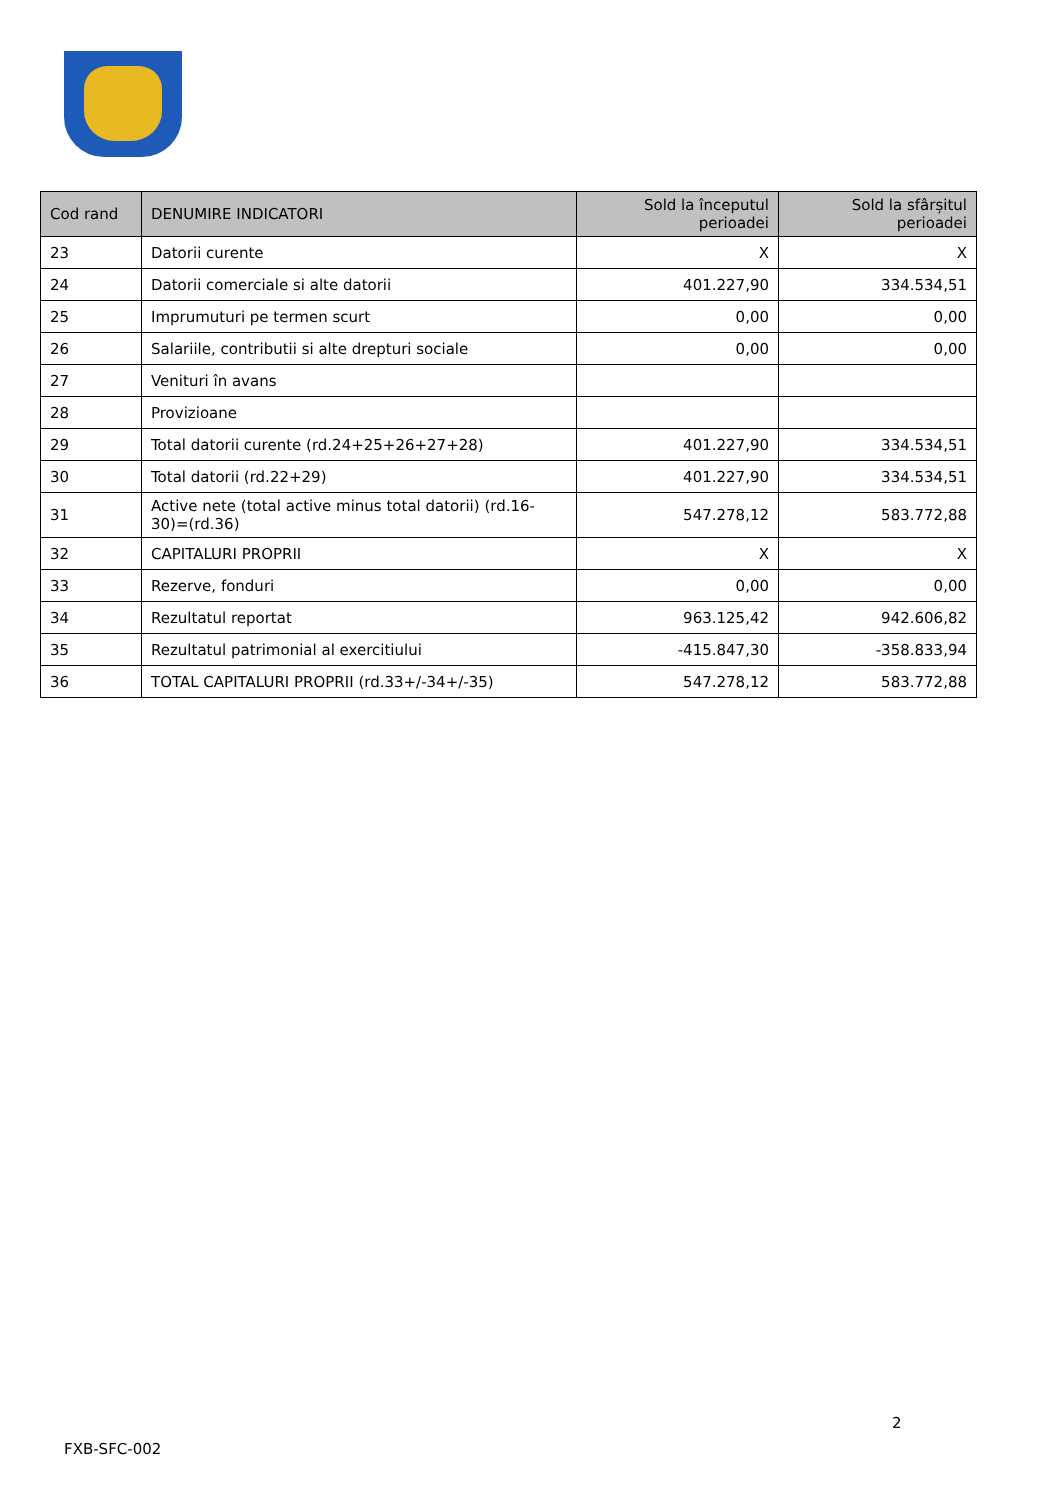| Cod rand | DENUMIRE INDICATORI | Sold la începutul perioadei | Sold la sfârșitul perioadei |
| --- | --- | --- | --- |
| 23 | Datorii curente | X | X |
| 24 | Datorii comerciale si alte datorii | 401.227,90 | 334.534,51 |
| 25 | Imprumuturi pe termen scurt | 0,00 | 0,00 |
| 26 | Salariile, contributii si alte drepturi sociale | 0,00 | 0,00 |
| 27 | Venituri în avans | | |
| 28 | Provizioane | | |
| 29 | Total datorii curente (rd.24+25+26+27+28) | 401.227,90 | 334.534,51 |
| 30 | Total datorii (rd.22+29) | 401.227,90 | 334.534,51 |
| 31 | Active nete (total active minus total datorii) (rd.16-30)=(rd.36) | 547.278,12 | 583.772,88 |
| 32 | CAPITALURI PROPRII | X | X |
| 33 | Rezerve, fonduri | 0,00 | 0,00 |
| 34 | Rezultatul reportat | 963.125,42 | 942.606,82 |
| 35 | Rezultatul patrimonial al exercitiului | -415.847,30 | -358.833,94 |
| 36 | TOTAL CAPITALURI PROPRII (rd.33+/-34+/-35) | 547.278,12 | 583.772,88 |
2
FXB-SFC-002